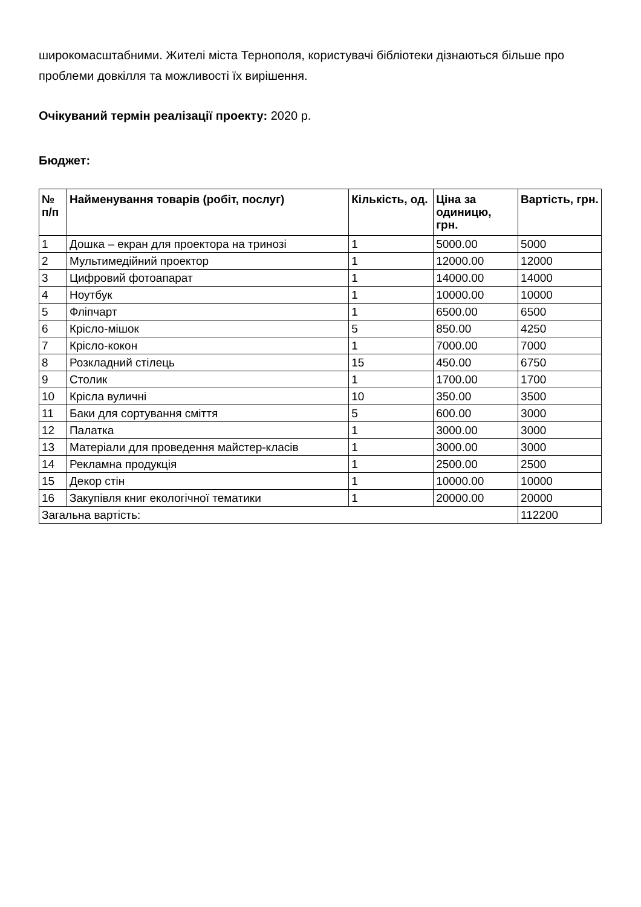широкомасштабними. Жителі міста Тернополя, користувачі бібліотеки дізнаються більше про проблеми довкілля та можливості їх вирішення.
Очікуваний термін реалізації проекту: 2020 р.
Бюджет:
| № п/п | Найменування товарів (робіт, послуг) | Кількість, од. | Ціна за одиницю, грн. | Вартість, грн. |
| --- | --- | --- | --- | --- |
| 1 | Дошка – екран для проектора на тринозі | 1 | 5000.00 | 5000 |
| 2 | Мультимедійний проектор | 1 | 12000.00 | 12000 |
| 3 | Цифровий фотоапарат | 1 | 14000.00 | 14000 |
| 4 | Ноутбук | 1 | 10000.00 | 10000 |
| 5 | Фліпчарт | 1 | 6500.00 | 6500 |
| 6 | Крісло-мішок | 5 | 850.00 | 4250 |
| 7 | Крісло-кокон | 1 | 7000.00 | 7000 |
| 8 | Розкладний стілець | 15 | 450.00 | 6750 |
| 9 | Столик | 1 | 1700.00 | 1700 |
| 10 | Крісла вуличні | 10 | 350.00 | 3500 |
| 11 | Баки для сортування сміття | 5 | 600.00 | 3000 |
| 12 | Палатка | 1 | 3000.00 | 3000 |
| 13 | Матеріали для проведення майстер-класів | 1 | 3000.00 | 3000 |
| 14 | Рекламна продукція | 1 | 2500.00 | 2500 |
| 15 | Декор стін | 1 | 10000.00 | 10000 |
| 16 | Закупівля книг екологічної тематики | 1 | 20000.00 | 20000 |
| Загальна вартість: | | | | 112200 |